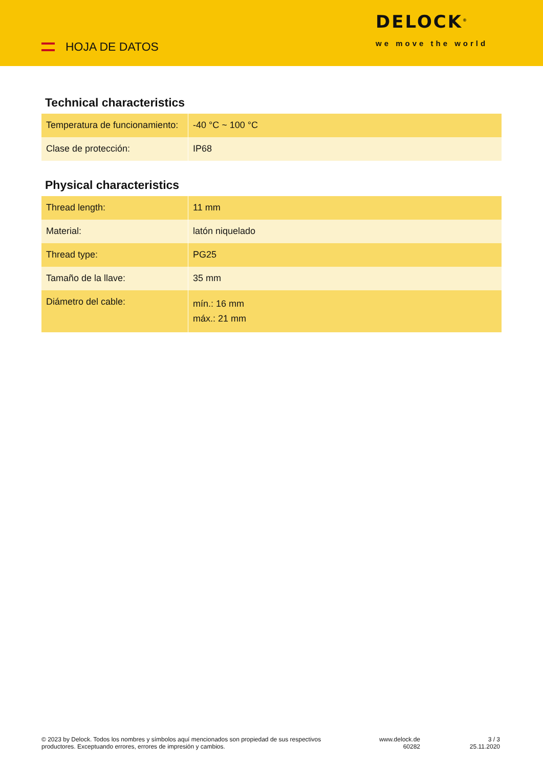HOJA DE DATOS
DELOCK<sup>®</sup>
we move the world
Technical characteristics
| Temperatura de funcionamiento: | -40 °C ~ 100 °C |
| Clase de protección: | IP68 |
Physical characteristics
| Thread length: | 11 mm |
| Material: | latón niquelado |
| Thread type: | PG25 |
| Tamaño de la llave: | 35 mm |
| Diámetro del cable: | mín.: 16 mm máx.: 21 mm |
© 2023 by Delock. Todos los nombres y símbolos aquí mencionados son propiedad de sus respectivos productores. Exceptuando errores, errores de impresión y cambios.
www.delock.de
60282
3 / 3
25.11.2020